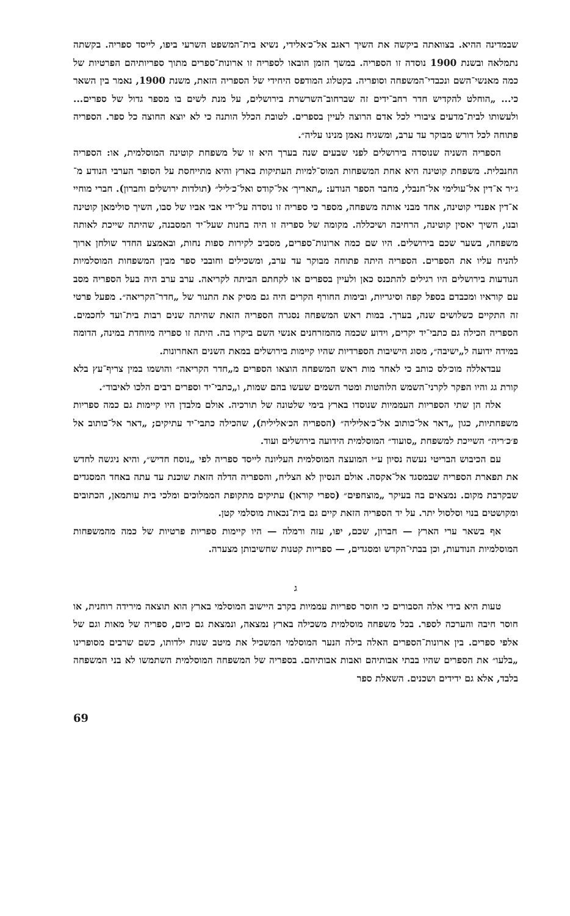שבמדינה ההיא. בצוואתה ביקשה את השיך ראגב אל־כ׳אלידי, נשיא בית־המשפט השרעי ביפו, לייסד ספריה. בקשתה נתמלאה ובשנת 1900 נוסדה זו הספריה. במשך הזמן הובאו לספריה זו ארונות־ספרים מתוך ספריותיהם הפרטיות של כמה מאנשי־השם ונכבדי־המשפחה וסופריה. בקטלוג המודפס היחידי של הספריה הזאת, משנת 1900, נאמר בין השאר כי... „הוחלט להקדיש חדר רחב־ידים זה שברחוב־השרשרת בירושלים, על מנת לשים בו מספר גדול של ספרים... ולעשותו לבית־מדעים ציבורי לכל אדם הרוצה לעיין בספרים. לטובת הכלל הותנה כי לא יוצא החוצה כל ספר. הספריה פתוחה לכל דורש מבוקר עד ערב, ומשגיח נאמן מנינו עליה״.
הספריה השניה שנוסדה בירושלים לפני שבעים שנה בערך היא זו של משפחת קוטינה המוסלמית, או: הספריה החנבלית. משפחת קוטינה היא אחת המשפחות המוס־למיות העתיקות בארץ והיא מתייחסת על הסופר הערבי הנודע מ־ג׳יר א־דין אל־עולימי אל־חנבלי, מחבר הספר הנודע: „תאריך׳ אל־קודס ואל־כ׳ליל״ (תולדות ירושלים וחברון). חברי מוחיי א־דין אפנדי קוטינה, אחד מבני אותה משפחה, מספר כי ספריה זו נוסדה על־ידי אבי אביו של סבו, השיך סולימאן קוטינה ובנו, השיך יאסין קוטינה, הרחיבה ושיכללה. מקומה של ספריה זו היה בחנות שעל־יד המסבנה, שהיתה שייכת לאותה משפחה, בשער שכם בירושלים. היו שם כמה ארונות־ספרים, מסביב לקירות ספות נחות, ובאמצע החדר שולחן ארוך להניח עליו את הספרים. הספריה היתה פתוחה מבוקר עד ערב, ומשכילים וחובבי ספר מבין המשפחות המוסלמיות הנודעות בירושלים היו רגילים להתכנס כאן ולעיין בספרים או לקחתם הביתה לקריאה. ערב ערב היה בעל הספריה מסב עם קוראיו ומכבדם בספל קפה וסיגריות, ובימות החורף הקרים היה גם מסיק את התנור של „חדר־הקריאה״. מפעל פרטי זה התקיים כשלושים שנה, בערך. במות ראש המשפחה נסגרה הספריה הזאת שהיתה שנים רבות בית־ועד לחכמים. הספריה הכילה גם כתבי־יד יקרים, וידוע שכמה מהמזרחנים אנשי השם ביקרו בה. היתה זו ספריה מיוחדת במינה, הדומה במידה ידועה ל„ישיבה״, מסוג הישיבות הספרדיות שהיו קיימות בירושלים במאת השנים האחרונות.
עבדאללה מוכ׳לס כותב כי לאחר מות ראש המשפחה הוצאו הספרים מ„חדר הקריאה״ והושמו במין צריף־עץ בלא קורת גג והיו הפקר לקרני־השמש הלוהטות ומטר השמים שעשו בהם שמות, ו„כתבי־יד וספרים רבים הלכו לאיבוד״.
אלה הן שתי הספריות העממיות שנוסדו בארץ בימי שלטונה של תורכיה. אולם מלבדן היו קיימות גם כמה ספריות משפחתיות, כגון „דאר אל־כותוב אל־כ׳אליליה״ (הספריה הכ׳אלילית), שהכילה כתבי־יד עתיקים; „דאר אל־כותוב אל פ׳כ׳ריה״ השייכת למשפחת „סועוד״ המוסלמית הידועה בירושלים ועוד.
עם הכיבוש הבריטי נעשה נסיון ע״י המועצה המוסלמית העליונה לייסד ספריה לפי „נוסח חדיש״, והיא ניגשה לחדש את תפארת הספריה שבמסגד אל־אקסה. אולם הנסיון לא הצליח, והספריה הדלה הזאת שוכנת עד עתה באחד המסגדים שבקרבת מקום. נמצאים בה בעיקר „מוצחפים״ (ספרי קוראן) עתיקים מתקופת הממלוכים ומלכי בית עותמאן, הכתובים ומקושטים בנוי וסלסול יתר. על יד הספריה הזאת קיים גם בית־נכאות מוסלמי קטן.
אף בשאר ערי הארץ — חברון, שכם, יפו, עזה ורמלה — היו קיימות ספריות פרטיות של כמה מהמשפחות המוסלמיות הנודעות, וכן בבתי־הקדש ומסגדים, — ספריות קטנות שחשיבותן מצערה.
ג
טעות היא בידי אלה הסבורים כי חוסר ספריות עממיות בקרב היישוב המוסלמי בארץ הוא תוצאה מירידה רוחנית, או חוסר חיבה והערכה לספר. בכל משפחה מוסלמית משכילה בארץ נמצאה, ונמצאת גם כיום, ספריה של מאות וגם של אלפי ספרים. בין ארונות־הספרים האלה בילה הנער המוסלמי המשכיל את מיטב שנות ילדותו, כשם שרבים מסופרינו „בלעו״ את הספרים שהיו בבתי אבותיהם ואבות אבותיהם. בספריה של המשפחה המוסלמית השתמשו לא בני המשפחה בלבד, אלא גם ידידים ושכנים. השאלת ספר
69